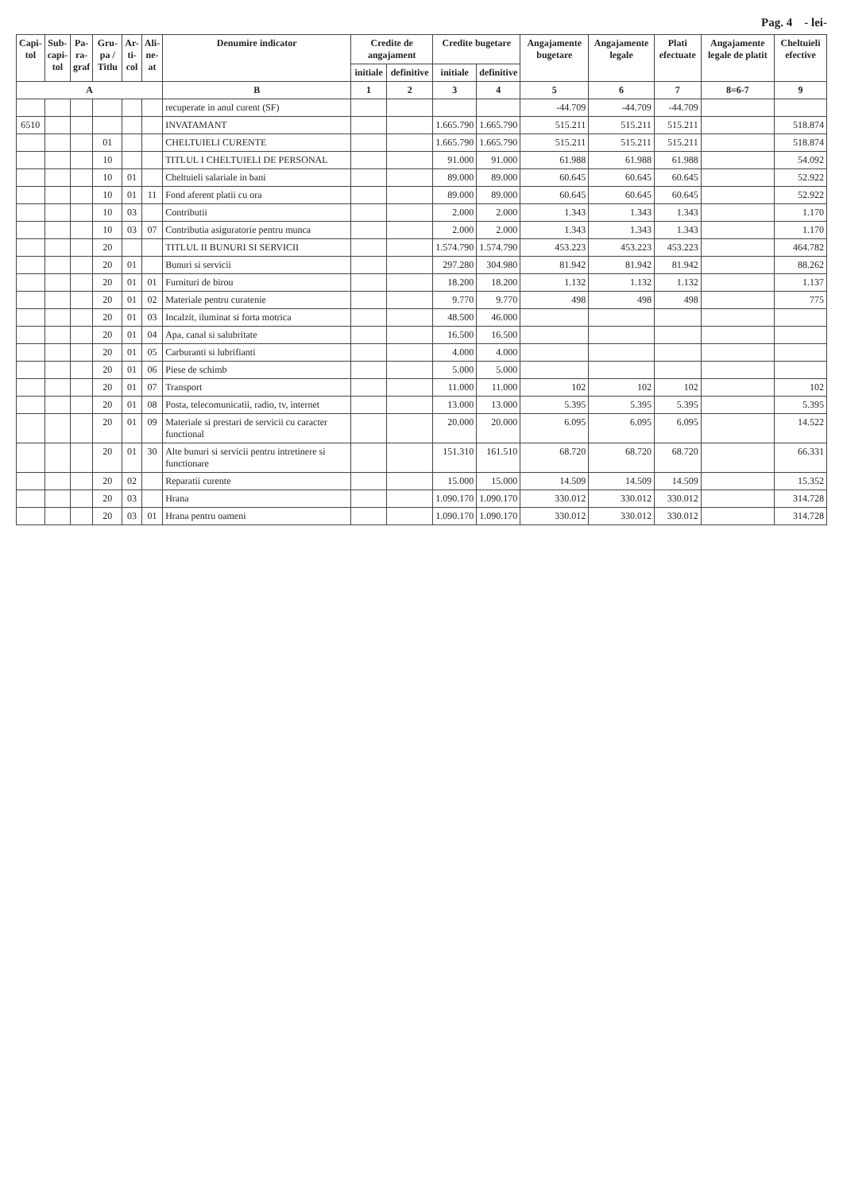Pag. 4 - lei-
| Capi- tol | Sub- capi- tol | Pa- ra- graf | Gru- pa / Titlu | Ar- ti- col | Ali- ne- at | Denumire indicator | Credite de angajament | | Credite bugetare | | Angajamente bugetare | Angajamente legale | Plati efectuate | Angajamente legale de platit | Cheltuieli efective |
| --- | --- | --- | --- | --- | --- | --- | --- | --- | --- | --- | --- | --- | --- | --- | --- |
| | | | | | | | initiale | definitive | initiale | definitive | | | | | |
| A | | | | | | B | 1 | 2 | 3 | 4 | 5 | 6 | 7 | 8=6-7 | 9 |
| | | | | | | recuperate in anul curent (SF) | | | | | -44.709 | -44.709 | -44.709 | | |
| 6510 | | | | | | INVATAMANT | | | 1.665.790 | 1.665.790 | 515.211 | 515.211 | 515.211 | | 518.874 |
| | | | 01 | | | CHELTUIELI CURENTE | | | 1.665.790 | 1.665.790 | 515.211 | 515.211 | 515.211 | | 518.874 |
| | | | 10 | | | TITLUL I CHELTUIELI DE PERSONAL | | | 91.000 | 91.000 | 61.988 | 61.988 | 61.988 | | 54.092 |
| | | | 10 | 01 | | Cheltuieli salariale in bani | | | 89.000 | 89.000 | 60.645 | 60.645 | 60.645 | | 52.922 |
| | | | 10 | 01 | 11 | Fond aferent platii cu ora | | | 89.000 | 89.000 | 60.645 | 60.645 | 60.645 | | 52.922 |
| | | | 10 | 03 | | Contributii | | | 2.000 | 2.000 | 1.343 | 1.343 | 1.343 | | 1.170 |
| | | | 10 | 03 | 07 | Contributia asiguratorie pentru munca | | | 2.000 | 2.000 | 1.343 | 1.343 | 1.343 | | 1.170 |
| | | | 20 | | | TITLUL II BUNURI SI SERVICII | | | 1.574.790 | 1.574.790 | 453.223 | 453.223 | 453.223 | | 464.782 |
| | | | 20 | 01 | | Bunuri si servicii | | | 297.280 | 304.980 | 81.942 | 81.942 | 81.942 | | 88.262 |
| | | | 20 | 01 | 01 | Furnituri de birou | | | 18.200 | 18.200 | 1.132 | 1.132 | 1.132 | | 1.137 |
| | | | 20 | 01 | 02 | Materiale pentru curatenie | | | 9.770 | 9.770 | 498 | 498 | 498 | | 775 |
| | | | 20 | 01 | 03 | Incalzit, iluminat si forta motrica | | | 48.500 | 46.000 | | | | | |
| | | | 20 | 01 | 04 | Apa, canal si salubritate | | | 16.500 | 16.500 | | | | | |
| | | | 20 | 01 | 05 | Carburanti si lubrifianti | | | 4.000 | 4.000 | | | | | |
| | | | 20 | 01 | 06 | Piese de schimb | | | 5.000 | 5.000 | | | | | |
| | | | 20 | 01 | 07 | Transport | | | 11.000 | 11.000 | 102 | 102 | 102 | | 102 |
| | | | 20 | 01 | 08 | Posta, telecomunicatii, radio, tv, internet | | | 13.000 | 13.000 | 5.395 | 5.395 | 5.395 | | 5.395 |
| | | | 20 | 01 | 09 | Materiale si prestari de servicii cu caracter functional | | | 20.000 | 20.000 | 6.095 | 6.095 | 6.095 | | 14.522 |
| | | | 20 | 01 | 30 | Alte bunuri si servicii pentru intretinere si functionare | | | 151.310 | 161.510 | 68.720 | 68.720 | 68.720 | | 66.331 |
| | | | 20 | 02 | | Reparatii curente | | | 15.000 | 15.000 | 14.509 | 14.509 | 14.509 | | 15.352 |
| | | | 20 | 03 | | Hrana | | | 1.090.170 | 1.090.170 | 330.012 | 330.012 | 330.012 | | 314.728 |
| | | | 20 | 03 | 01 | Hrana pentru oameni | | | 1.090.170 | 1.090.170 | 330.012 | 330.012 | 330.012 | | 314.728 |